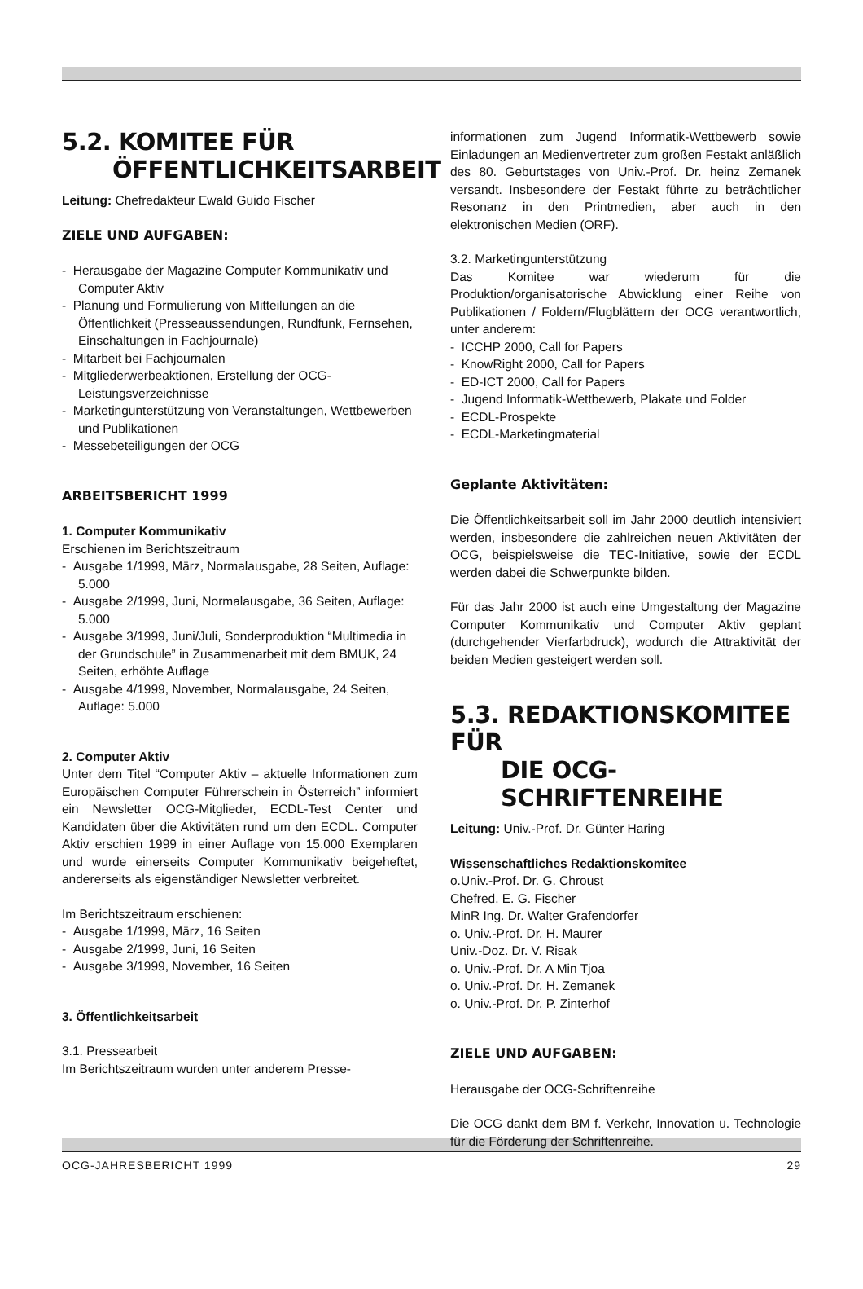5.2. KOMITEE FÜR
ÖFFENTLICHKEITSARBEIT
Leitung: Chefredakteur Ewald Guido Fischer
ZIELE UND AUFGABEN:
- Herausgabe der Magazine Computer Kommunikativ und Computer Aktiv
- Planung und Formulierung von Mitteilungen an die Öffentlichkeit (Presseaussendungen, Rundfunk, Fernsehen, Einschaltungen in Fachjournale)
- Mitarbeit bei Fachjournalen
- Mitgliederwerbeaktionen, Erstellung der OCG-Leistungsverzeichnisse
- Marketingunterstützung von Veranstaltungen, Wettbewerben und Publikationen
- Messebeteiligungen der OCG
ARBEITSBERICHT 1999
1. Computer Kommunikativ
Erschienen im Berichtszeitraum
- Ausgabe 1/1999, März, Normalausgabe, 28 Seiten, Auflage: 5.000
- Ausgabe 2/1999, Juni, Normalausgabe, 36 Seiten, Auflage: 5.000
- Ausgabe 3/1999, Juni/Juli, Sonderproduktion “Multimedia in der Grundschule” in Zusammenarbeit mit dem BMUK, 24 Seiten, erhöhte Auflage
- Ausgabe 4/1999, November, Normalausgabe, 24 Seiten, Auflage: 5.000
2. Computer Aktiv
Unter dem Titel “Computer Aktiv – aktuelle Informationen zum Europäischen Computer Führerschein in Österreich” informiert ein Newsletter OCG-Mitglieder, ECDL-Test Center und Kandidaten über die Aktivitäten rund um den ECDL. Computer Aktiv erschien 1999 in einer Auflage von 15.000 Exemplaren und wurde einerseits Computer Kommunikativ beigeheftet, andererseits als eigenständiger Newsletter verbreitet.
Im Berichtszeitraum erschienen:
- Ausgabe 1/1999, März, 16 Seiten
- Ausgabe 2/1999, Juni, 16 Seiten
- Ausgabe 3/1999, November, 16 Seiten
3. Öffentlichkeitsarbeit
3.1. Pressearbeit
Im Berichtszeitraum wurden unter anderem Presse-
informationen zum Jugend Informatik-Wettbewerb sowie Einladungen an Medienvertreter zum großen Festakt anläßlich des 80. Geburtstages von Univ.-Prof. Dr. heinz Zemanek versandt. Insbesondere der Festakt führte zu beträchtlicher Resonanz in den Printmedien, aber auch in den elektronischen Medien (ORF).
3.2. Marketingunterstützung
Das Komitee war wiederum für die Produktion/organisatorische Abwicklung einer Reihe von Publikationen / Foldern/Flugblättern der OCG verantwortlich, unter anderem:
- ICCHP 2000, Call for Papers
- KnowRight 2000, Call for Papers
- ED-ICT 2000, Call for Papers
- Jugend Informatik-Wettbewerb, Plakate und Folder
- ECDL-Prospekte
- ECDL-Marketingmaterial
Geplante Aktivitäten:
Die Öffentlichkeitsarbeit soll im Jahr 2000 deutlich intensiviert werden, insbesondere die zahlreichen neuen Aktivitäten der OCG, beispielsweise die TEC-Initiative, sowie der ECDL werden dabei die Schwerpunkte bilden.
Für das Jahr 2000 ist auch eine Umgestaltung der Magazine Computer Kommunikativ und Computer Aktiv geplant (durchgehender Vierfarbdruck), wodurch die Attraktivität der beiden Medien gesteigert werden soll.
5.3. REDAKTIONSKOMITEE FÜR
DIE OCG-SCHRIFTENREIHE
Leitung: Univ.-Prof. Dr. Günter Haring
Wissenschaftliches Redaktionskomitee
o.Univ.-Prof. Dr. G. Chroust
Chefred. E. G. Fischer
MinR Ing. Dr. Walter Grafendorfer
o. Univ.-Prof. Dr. H. Maurer
Univ.-Doz. Dr. V. Risak
o. Univ.-Prof. Dr. A Min Tjoa
o. Univ.-Prof. Dr. H. Zemanek
o. Univ.-Prof. Dr. P. Zinterhof
ZIELE UND AUFGABEN:
Herausgabe der OCG-Schriftenreihe
Die OCG dankt dem BM f. Verkehr, Innovation u. Technologie für die Förderung der Schriftenreihe.
OCG-JAHRESBERICHT 1999 29